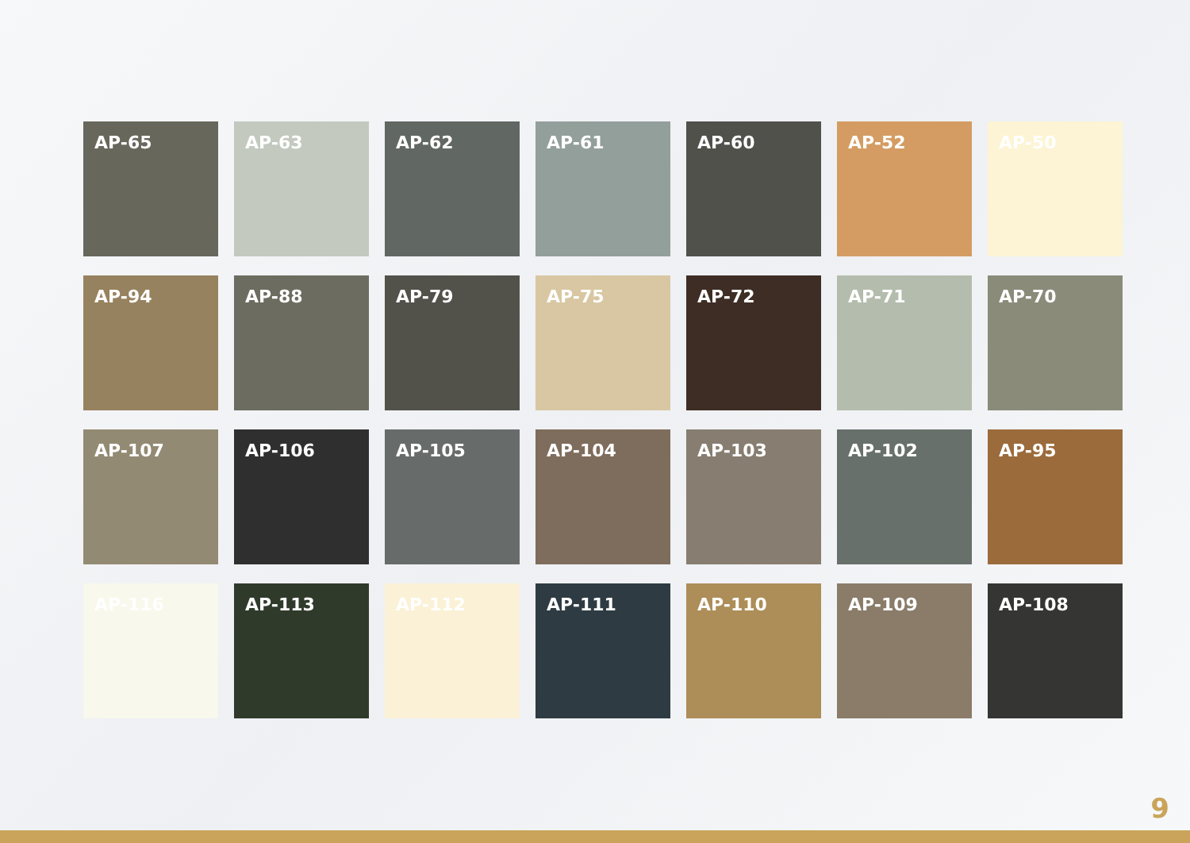AP-65
AP-63
AP-62
AP-61
AP-60
AP-52
AP-50
AP-94
AP-88
AP-79
AP-75
AP-72
AP-71
AP-70
AP-107
AP-106
AP-105
AP-104
AP-103
AP-102
AP-95
AP-116
AP-113
AP-112
AP-111
AP-110
AP-109
AP-108
9